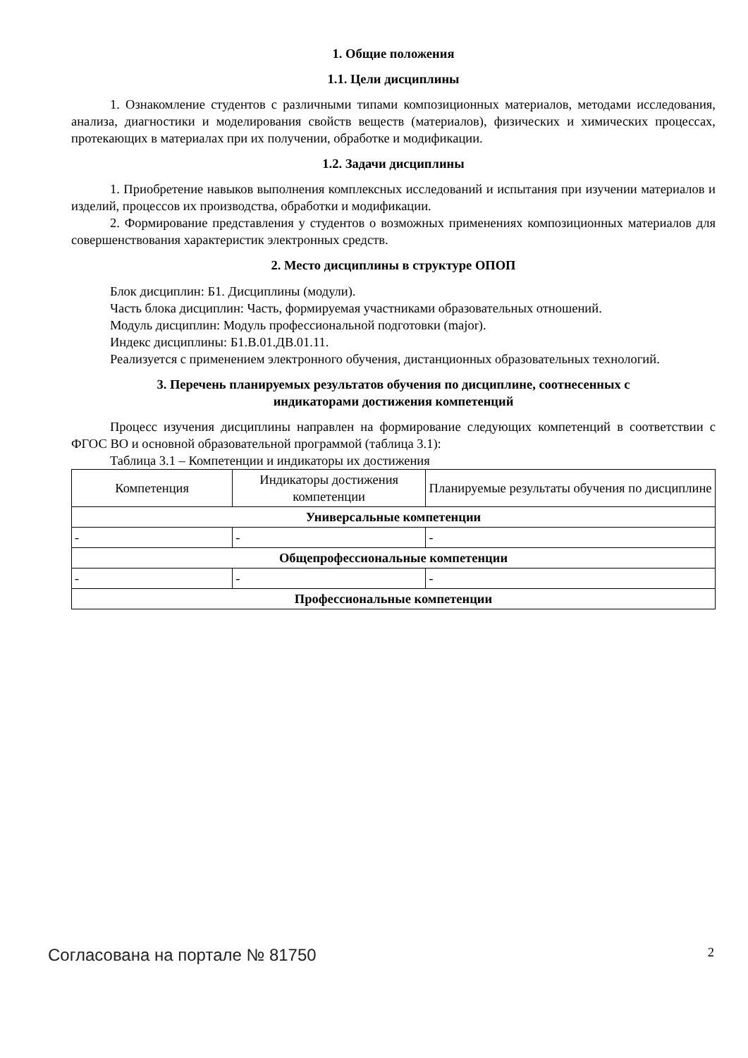1. Общие положения
1.1. Цели дисциплины
1. Ознакомление студентов с различными типами композиционных материалов, методами исследования, анализа, диагностики и моделирования свойств веществ (материалов), физических и химических процессах, протекающих в материалах при их получении, обработке и модификации.
1.2. Задачи дисциплины
1. Приобретение навыков выполнения комплексных исследований и испытания при изучении материалов и изделий, процессов их производства, обработки и модификации.
2. Формирование представления у студентов о возможных применениях композиционных материалов для совершенствования характеристик электронных средств.
2. Место дисциплины в структуре ОПОП
Блок дисциплин: Б1. Дисциплины (модули).
Часть блока дисциплин: Часть, формируемая участниками образовательных отношений.
Модуль дисциплин: Модуль профессиональной подготовки (major).
Индекс дисциплины: Б1.В.01.ДВ.01.11.
Реализуется с применением электронного обучения, дистанционных образовательных технологий.
3. Перечень планируемых результатов обучения по дисциплине, соотнесенных с
индикаторами достижения компетенций
Процесс изучения дисциплины направлен на формирование следующих компетенций в соответствии с ФГОС ВО и основной образовательной программой (таблица 3.1):
Таблица 3.1 – Компетенции и индикаторы их достижения
| Компетенция | Индикаторы достижения компетенции | Планируемые результаты обучения по дисциплине |
| --- | --- | --- |
| Универсальные компетенции | | |
| - | - | - |
| Общепрофессиональные компетенции | | |
| - | - | - |
| Профессиональные компетенции | | |
Согласована на портале № 81750 2